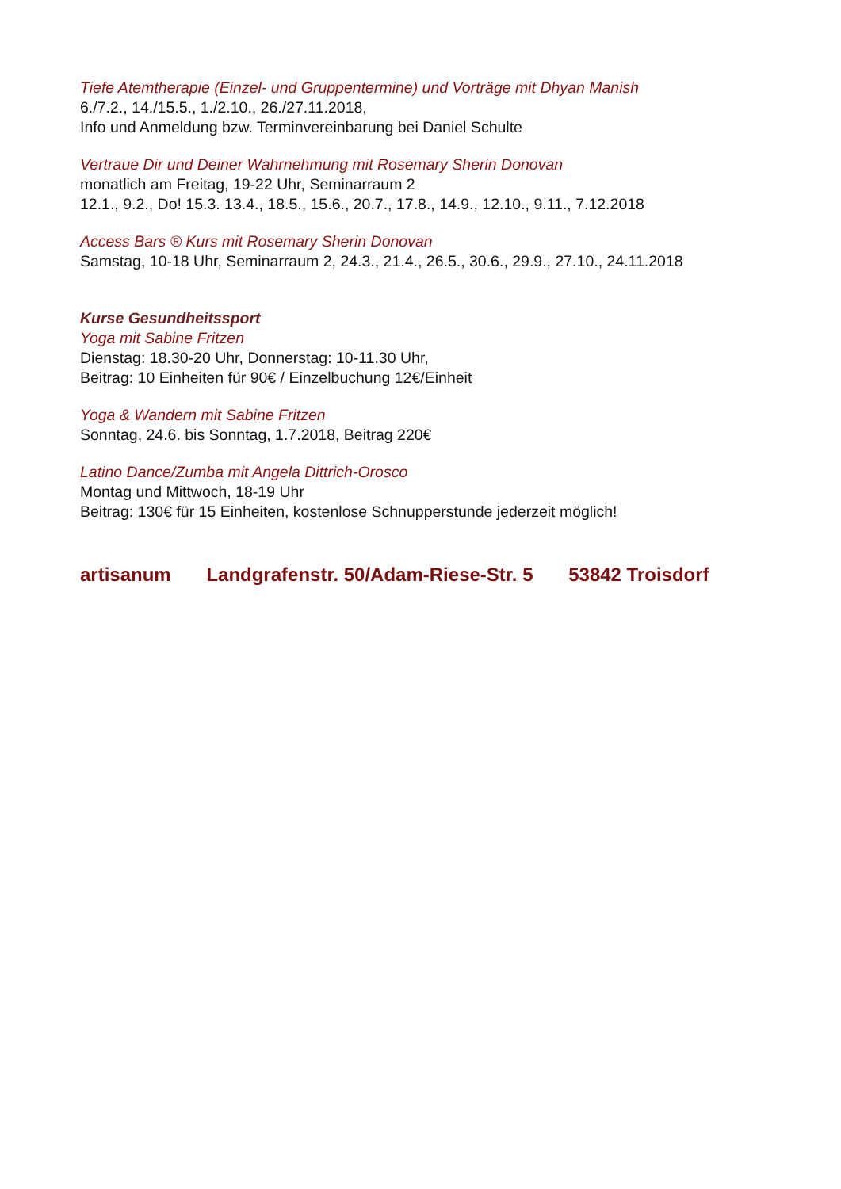Tiefe Atemtherapie (Einzel- und Gruppentermine) und Vorträge mit Dhyan Manish
6./7.2., 14./15.5., 1./2.10., 26./27.11.2018,
Info und Anmeldung bzw. Terminvereinbarung bei Daniel Schulte
Vertraue Dir und Deiner Wahrnehmung mit Rosemary Sherin Donovan
monatlich am Freitag, 19-22 Uhr, Seminarraum 2
12.1., 9.2., Do! 15.3. 13.4., 18.5., 15.6., 20.7., 17.8., 14.9., 12.10., 9.11., 7.12.2018
Access Bars ® Kurs mit Rosemary Sherin Donovan
Samstag, 10-18 Uhr, Seminarraum 2, 24.3., 21.4., 26.5., 30.6., 29.9., 27.10., 24.11.2018
Kurse Gesundheitssport
Yoga mit Sabine Fritzen
Dienstag: 18.30-20 Uhr, Donnerstag: 10-11.30 Uhr,
Beitrag: 10 Einheiten für 90€ / Einzelbuchung 12€/Einheit
Yoga & Wandern mit Sabine Fritzen
Sonntag, 24.6. bis Sonntag, 1.7.2018, Beitrag 220€
Latino Dance/Zumba mit Angela Dittrich-Orosco
Montag und Mittwoch, 18-19 Uhr
Beitrag: 130€ für 15 Einheiten, kostenlose Schnupperstunde jederzeit möglich!
artisanum Landgrafenstr. 50/Adam-Riese-Str. 5 53842 Troisdorf